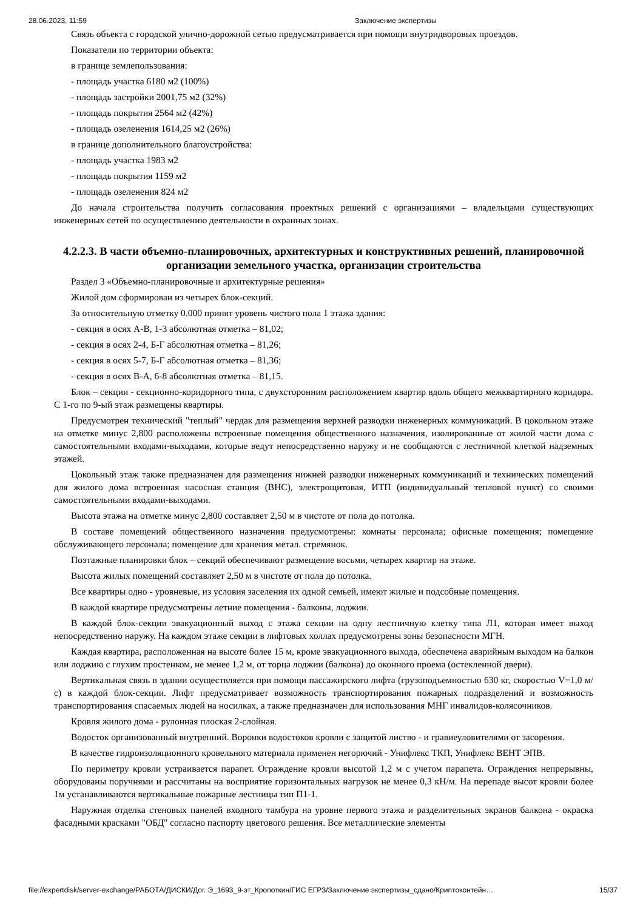28.06.2023, 11:59 Заключение экспертизы
Связь объекта с городской улично-дорожной сетью предусматривается при помощи внутридворовых проездов.
Показатели по территории объекта:
в границе землепользования:
- площадь участка 6180 м2 (100%)
- площадь застройки 2001,75 м2 (32%)
- площадь покрытия 2564 м2 (42%)
- площадь озеленения 1614,25 м2 (26%)
в границе дополнительного благоустройства:
- площадь участка 1983 м2
- площадь покрытия 1159 м2
- площадь озеленения 824 м2
До начала строительства получить согласования проектных решений с организациями – владельцами существующих инженерных сетей по осуществлению деятельности в охранных зонах.
4.2.2.3. В части объемно-планировочных, архитектурных и конструктивных решений, планировочной организации земельного участка, организации строительства
Раздел 3 «Объемно-планировочные и архитектурные решения»
Жилой дом сформирован из четырех блок-секций.
За относительную отметку 0.000 принят уровень чистого пола 1 этажа здания:
- секция в осях А-В, 1-3 абсолютная отметка – 81,02;
- секция в осях 2-4, Б-Г абсолютная отметка – 81,26;
- секция в осях 5-7, Б-Г абсолютная отметка – 81,36;
- секция в осях В-А, 6-8 абсолютная отметка – 81,15.
Блок – секции - секционно-коридорного типа, с двухсторонним расположением квартир вдоль общего межквартирного коридора. С 1-го по 9-ый этаж размещены квартиры.
Предусмотрен технический "теплый" чердак для размещения верхней разводки инженерных коммуникаций. В цокольном этаже на отметке минус 2,800 расположены встроенные помещения общественного назначения, изолированные от жилой части дома с самостоятельными входами-выходами, которые ведут непосредственно наружу и не сообщаются с лестничной клеткой надземных этажей.
Цокольный этаж также предназначен для размещения нижней разводки инженерных коммуникаций и технических помещений для жилого дома встроенная насосная станция (ВНС), электрощитовая, ИТП (индивидуальный тепловой пункт) со своими самостоятельными входами-выходами.
Высота этажа на отметке минус 2,800 составляет 2,50 м в чистоте от пола до потолка.
В составе помещений общественного назначения предусмотрены: комнаты персонала; офисные помещения; помещение обслуживающего персонала; помещение для хранения метал. стремянок.
Поэтажные планировки блок – секций обеспечивают размещение восьми, четырех квартир на этаже.
Высота жилых помещений составляет 2,50 м в чистоте от пола до потолка.
Все квартиры одно - уровневые, из условия заселения их одной семьей, имеют жилые и подсобные помещения.
В каждой квартире предусмотрены летние помещения - балконы, лоджии.
В каждой блок-секции эвакуационный выход с этажа секции на одну лестничную клетку типа Л1, которая имеет выход непосредственно наружу. На каждом этаже секции в лифтовых холлах предусмотрены зоны безопасности МГН.
Каждая квартира, расположенная на высоте более 15 м, кроме эвакуационного выхода, обеспечена аварийным выходом на балкон или лоджию с глухим простенком, не менее 1,2 м, от торца лоджии (балкона) до оконного проема (остекленной двери).
Вертикальная связь в здании осуществляется при помощи пассажирского лифта (грузоподъемностью 630 кг, скоростью V=1,0 м/с) в каждой блок-секции. Лифт предусматривает возможность транспортирования пожарных подразделений и возможность транспортирования спасаемых людей на носилках, а также предназначен для использования МНГ инвалидов-колясочников.
Кровля жилого дома - рулонная плоская 2-слойная.
Водосток организованный внутренний. Воронки водостоков кровли с защитой листво - и гравиеуловителями от засорения.
В качестве гидроизоляционного кровельного материала применен негорючий - Унифлекс ТКП, Унифлекс ВЕНТ ЭПВ.
По периметру кровли устраивается парапет. Ограждение кровли высотой 1,2 м с учетом парапета. Ограждения непрерывны, оборудованы поручнями и рассчитаны на восприятие горизонтальных нагрузок не менее 0,3 кН/м. На перепаде высот кровли более 1м устанавливаются вертикальные пожарные лестницы тип П1-1.
Наружная отделка стеновых панелей входного тамбура на уровне первого этажа и разделительных экранов балкона - окраска фасадными красками "ОБД" согласно паспорту цветового решения. Все металлические элементы
file://expertdisk/server-exchange/РАБОТА/ДИСКИ/Дог. Э_1693_9-эт_Кропоткин/ГИС ЕГРЗ/Заключение экспертизы_сдано/Криптоконтейн… 15/37